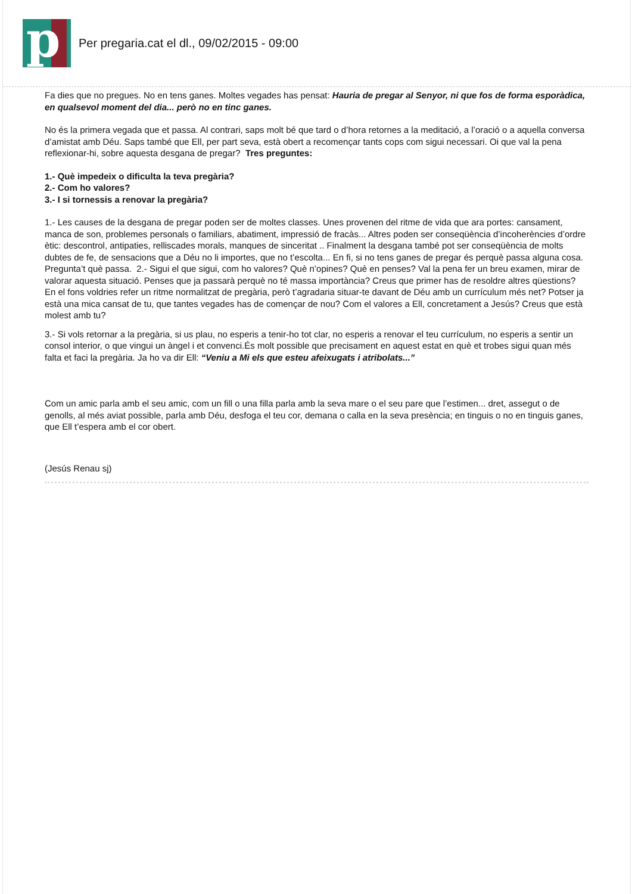p
Per pregaria.cat el dl., 09/02/2015 - 09:00
Fa dies que no pregues. No en tens ganes. Moltes vegades has pensat: Hauria de pregar al Senyor, ni que fos de forma esporàdica, en qualsevol moment del dia... però no en tinc ganes.
No és la primera vegada que et passa. Al contrari, saps molt bé que tard o d’hora retornes a la meditació, a l’oració o a aquella conversa d’amistat amb Déu. Saps també que Ell, per part seva, està obert a recomençar tants cops com sigui necessari. Oi que val la pena reflexionar-hi, sobre aquesta desgana de pregar? Tres preguntes:
1.- Què impedeix o dificulta la teva pregària?
2.- Com ho valores?
3.- I si tornessis a renovar la pregària?
1.- Les causes de la desgana de pregar poden ser de moltes classes. Unes provenen del ritme de vida que ara portes: cansament, manca de son, problemes personals o familiars, abatiment, impressió de fracàs... Altres poden ser conseqüència d’incoherències d’ordre ètic: descontrol, antipaties, relliscades morals, manques de sinceritat .. Finalment la desgana també pot ser conseqüència de molts dubtes de fe, de sensacions que a Déu no li importes, que no t’escolta... En fi, si no tens ganes de pregar és perquè passa alguna cosa. Pregunta’t què passa. 2.- Sigui el que sigui, com ho valores? Què n’opines? Què en penses? Val la pena fer un breu examen, mirar de valorar aquesta situació. Penses que ja passarà perquè no té massa importància? Creus que primer has de resoldre altres qüestions? En el fons voldries refer un ritme normalitzat de pregària, però t’agradaria situar-te davant de Déu amb un currículum més net? Potser ja està una mica cansat de tu, que tantes vegades has de començar de nou? Com el valores a Ell, concretament a Jesús? Creus que està molest amb tu?
3.- Si vols retornar a la pregària, si us plau, no esperis a tenir-ho tot clar, no esperis a renovar el teu currículum, no esperis a sentir un consol interior, o que vingui un àngel i et convenci.És molt possible que precisament en aquest estat en què et trobes sigui quan més falta et faci la pregària. Ja ho va dir Ell: “Veniu a Mi els que esteu afeixugats i atribolats...”
Com un amic parla amb el seu amic, com un fill o una filla parla amb la seva mare o el seu pare que l’estimen... dret, assegut o de genolls, al més aviat possible, parla amb Déu, desfoga el teu cor, demana o calla en la seva presència; en tinguis o no en tinguis ganes, que Ell t’espera amb el cor obert.
(Jesús Renau sj)